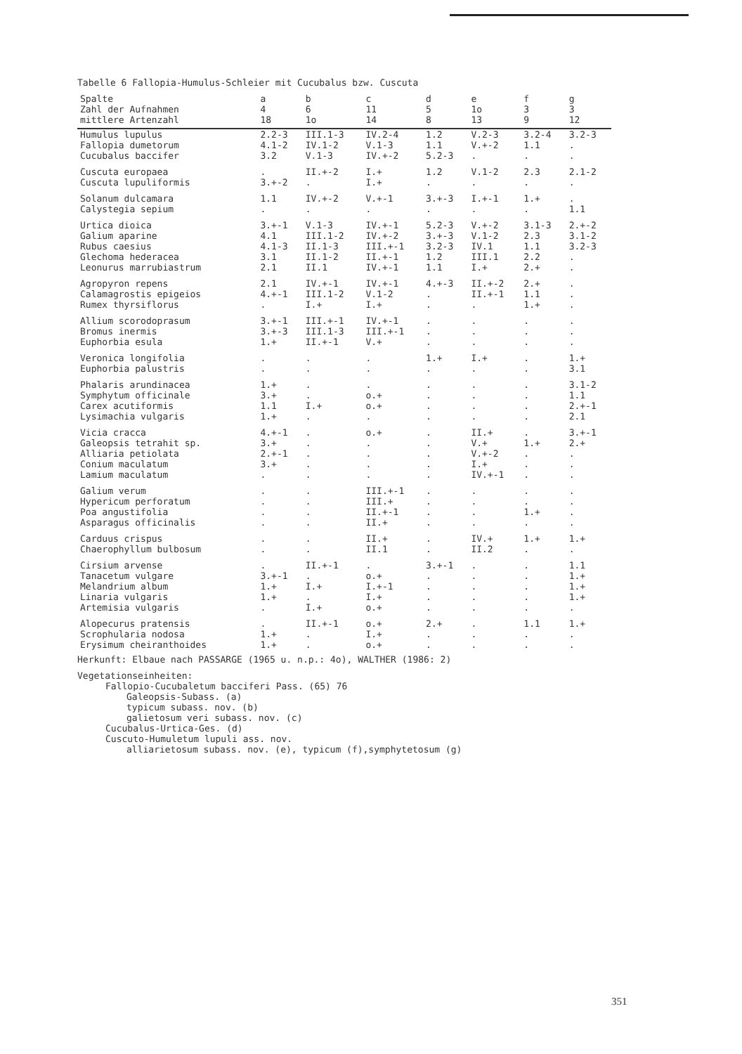Tabelle 6 Fallopia-Humulus-Schleier mit Cucubalus bzw. Cuscuta
| Spalte | a | b | c | d | e | f | g |
| --- | --- | --- | --- | --- | --- | --- | --- |
| Zahl der Aufnahmen | 4 | 6 | 11 | 5 | 1o | 3 | 3 |
| mittlere Artenzahl | 18 | 1o | 14 | 8 | 13 | 9 | 12 |
| Humulus lupulus | 2.2-3 | III.1-3 | IV.2-4 | 1.2 | V.2-3 | 3.2-4 | 3.2-3 |
| Fallopia dumetorum | 4.1-2 | IV.1-2 | V.1-3 | 1.1 | V.+-2 | 1.1 | . |
| Cucubalus baccifer | 3.2 | V.1-3 | IV.+-2 | 5.2-3 | . | . | . |
| Cuscuta europaea | . | II.+-2 | I.+ | 1.2 | V.1-2 | 2.3 | 2.1-2 |
| Cuscuta lupuliformis | 3.+-2 | . | I.+ | . | . | . | . |
| Solanum dulcamara | 1.1 | IV.+-2 | V.+-1 | 3.+-3 | I.+-1 | 1.+ | . |
| Calystegia sepium | . | . | . | . | . | . | 1.1 |
| Urtica dioica | 3.+-1 | V.1-3 | IV.+-1 | 5.2-3 | V.+-2 | 3.1-3 | 2.+-2 |
| Galium aparine | 4.1 | III.1-2 | IV.+-2 | 3.+-3 | V.1-2 | 2.3 | 3.1-2 |
| Rubus caesius | 4.1-3 | II.1-3 | III.+-1 | 3.2-3 | IV.1 | 1.1 | 3.2-3 |
| Glechoma hederacea | 3.1 | II.1-2 | II.+-1 | 1.2 | III.1 | 2.2 | . |
| Leonurus marrubiastrum | 2.1 | II.1 | IV.+-1 | 1.1 | I.+ | 2.+ | . |
| Agropyron repens | 2.1 | IV.+-1 | IV.+-1 | 4.+-3 | II.+-2 | 2.+ | . |
| Calamagrostis epigeios | 4.+-1 | III.1-2 | V.1-2 | . | II.+-1 | 1.1 | . |
| Rumex thyrsiflorus | . | I.+ | I.+ | . | . | 1.+ | . |
| Allium scorodoprasum | 3.+-1 | III.+-1 | IV.+-1 | . | . | . | . |
| Bromus inermis | 3.+-3 | III.1-3 | III.+-1 | . | . | . | . |
| Euphorbia esula | 1.+ | II.+-1 | V.+ | . | . | . | . |
| Veronica longifolia | . | . | . | 1.+ | I.+ | . | 1.+ |
| Euphorbia palustris | . | . | . | . | . | . | 3.1 |
| Phalaris arundinacea | 1.+ | . | . | . | . | . | 3.1-2 |
| Symphytum officinale | 3.+ | . | o.+ | . | . | . | 1.1 |
| Carex acutiformis | 1.1 | I.+ | o.+ | . | . | . | 2.+-1 |
| Lysimachia vulgaris | 1.+ | . | . | . | . | . | 2.1 |
| Vicia cracca | 4.+-1 | . | o.+ | . | II.+ | . | 3.+-1 |
| Galeopsis tetrahit sp. | 3.+ | . | . | . | V.+ | 1.+ | 2.+ |
| Alliaria petiolata | 2.+-1 | . | . | . | V.+-2 | . | . |
| Conium maculatum | 3.+ | . | . | . | I.+ | . | . |
| Lamium maculatum | . | . | . | . | IV.+-1 | . | . |
| Galium verum | . | . | III.+-1 | . | . | . | . |
| Hypericum perforatum | . | . | III.+ | . | . | . | . |
| Poa angustifolia | . | . | II.+-1 | . | . | 1.+ | . |
| Asparagus officinalis | . | . | II.+ | . | . | . | . |
| Carduus crispus | . | . | II.+ | . | IV.+ | 1.+ | 1.+ |
| Chaerophyllum bulbosum | . | . | II.1 | . | II.2 | . | . |
| Cirsium arvense | . | II.+-1 | . | 3.+-1 | . | . | 1.1 |
| Tanacetum vulgare | 3.+-1 | . | o.+ | . | . | . | 1.+ |
| Melandrium album | 1.+ | I.+ | I.+-1 | . | . | . | 1.+ |
| Linaria vulgaris | 1.+ | . | I.+ | . | . | . | 1.+ |
| Artemisia vulgaris | . | I.+ | o.+ | . | . | . | . |
| Alopecurus pratensis | . | II.+-1 | o.+ | 2.+ | . | 1.1 | 1.+ |
| Scrophularia nodosa | 1.+ | . | I.+ | . | . | . | . |
| Erysimum cheiranthoides | 1.+ | . | o.+ | . | . | . | . |
Herkunft: Elbaue nach PASSARGE (1965 u. n.p.: 4o), WALTHER (1986: 2)
Vegetationseinheiten:
Fallopio-Cucubaletum bacciferi Pass. (65) 76
Galeopsis-Subass. (a)
typicum subass. nov. (b)
galietosum veri subass. nov. (c)
Cucubalus-Urtica-Ges. (d)
Cuscuto-Humuletum lupuli ass. nov.
alliarietosum subass. nov. (e), typicum (f),symphytetosum (g)
351